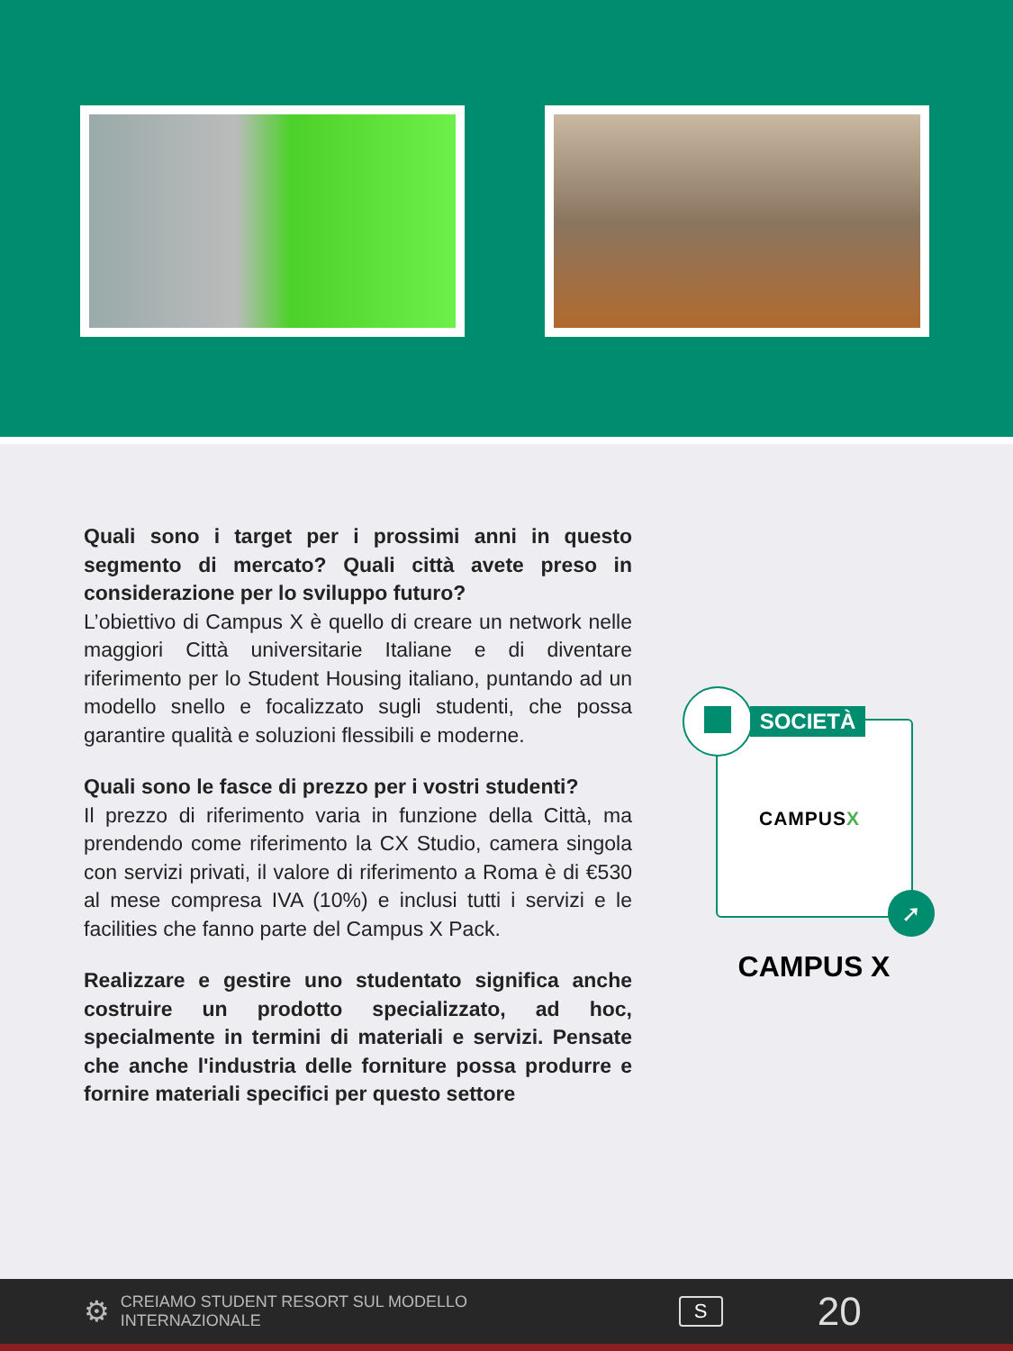Quali sono i target per i prossimi anni in questo segmento di mercato? Quali città avete preso in considerazione per lo sviluppo futuro?
L’obiettivo di Campus X è quello di creare un network nelle maggiori Città universitarie Italiane e di diventare riferimento per lo Student Housing italiano, puntando ad un modello snello e focalizzato sugli studenti, che possa garantire qualità e soluzioni flessibili e moderne.
Quali sono le fasce di prezzo per i vostri studenti?
Il prezzo di riferimento varia in funzione della Città, ma prendendo come riferimento la CX Studio, camera singola con servizi privati, il valore di riferimento a Roma è di €530 al mese compresa IVA (10%) e inclusi tutti i servizi e le facilities che fanno parte del Campus X Pack.
Realizzare e gestire uno studentato significa anche costruire un prodotto specializzato, ad hoc, specialmente in termini di materiali e servizi. Pensate che anche l'industria delle forniture possa produrre e fornire materiali specifici per questo settore
SOCIETÀ
CAMPUSX
➚
CAMPUS X
⚙ CREIAMO STUDENT RESORT SUL MODELLO INTERNAZIONALE S 20